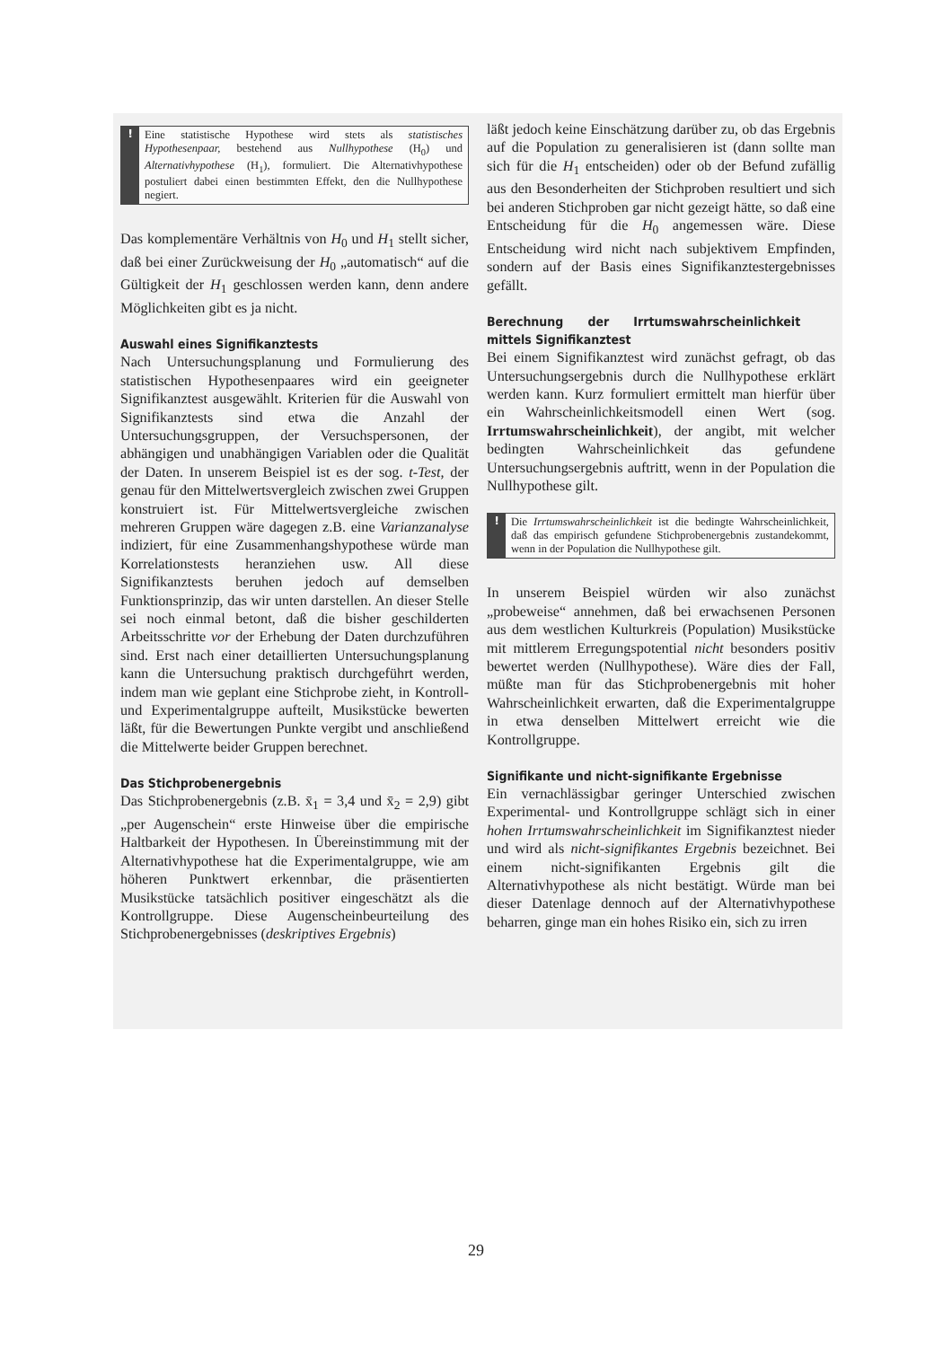! Eine statistische Hypothese wird stets als statistisches Hypothesenpaar, bestehend aus Nullhypothese (H<sub>0</sub>) und Alternativhypothese (H<sub>1</sub>), formuliert. Die Alternativhypothese postuliert dabei einen bestimmten Effekt, den die Nullhypothese negiert.
Das komplementäre Verhältnis von H<sub>0</sub> und H<sub>1</sub> stellt sicher, daß bei einer Zurückweisung der H<sub>0</sub> „automatisch“ auf die Gültigkeit der H<sub>1</sub> geschlossen werden kann, denn andere Möglichkeiten gibt es ja nicht.
Auswahl eines Signifikanztests
Nach Untersuchungsplanung und Formulierung des statistischen Hypothesenpaares wird ein geeigneter Signifikanztest ausgewählt. Kriterien für die Auswahl von Signifikanztests sind etwa die Anzahl der Untersuchungsgruppen, der Versuchspersonen, der abhängigen und unabhängigen Variablen oder die Qualität der Daten. In unserem Beispiel ist es der sog. t-Test, der genau für den Mittelwertsvergleich zwischen zwei Gruppen konstruiert ist. Für Mittelwertsvergleiche zwischen mehreren Gruppen wäre dagegen z.B. eine Varianzanalyse indiziert, für eine Zusammenhangshypothese würde man Korrelationstests heranziehen usw. All diese Signifikanztests beruhen jedoch auf demselben Funktionsprinzip, das wir unten darstellen. An dieser Stelle sei noch einmal betont, daß die bisher geschilderten Arbeitsschritte vor der Erhebung der Daten durchzuführen sind. Erst nach einer detaillierten Untersuchungsplanung kann die Untersuchung praktisch durchgeführt werden, indem man wie geplant eine Stichprobe zieht, in Kontroll- und Experimentalgruppe aufteilt, Musikstücke bewerten läßt, für die Bewertungen Punkte vergibt und anschließend die Mittelwerte beider Gruppen berechnet.
Das Stichprobenergebnis
Das Stichprobenergebnis (z.B. x̄<sub>1</sub> = 3,4 und x̄<sub>2</sub> = 2,9) gibt „per Augenschein“ erste Hinweise über die empirische Haltbarkeit der Hypothesen. In Übereinstimmung mit der Alternativhypothese hat die Experimentalgruppe, wie am höheren Punktwert erkennbar, die präsentierten Musikstücke tatsächlich positiver eingeschätzt als die Kontrollgruppe. Diese Augenscheinbeurteilung des Stichprobenergebnisses (deskriptives Ergebnis)
läßt jedoch keine Einschätzung darüber zu, ob das Ergebnis auf die Population zu generalisieren ist (dann sollte man sich für die H<sub>1</sub> entscheiden) oder ob der Befund zufällig aus den Besonderheiten der Stichproben resultiert und sich bei anderen Stichproben gar nicht gezeigt hätte, so daß eine Entscheidung für die H<sub>0</sub> angemessen wäre. Diese Entscheidung wird nicht nach subjektivem Empfinden, sondern auf der Basis eines Signifikanztestergebnisses gefällt.
Berechnung der Irrtumswahrscheinlichkeit mittels Signifikanztest
Bei einem Signifikanztest wird zunächst gefragt, ob das Untersuchungsergebnis durch die Nullhypothese erklärt werden kann. Kurz formuliert ermittelt man hierfür über ein Wahrscheinlichkeitsmodell einen Wert (sog. Irrtumswahrscheinlichkeit), der angibt, mit welcher bedingten Wahrscheinlichkeit das gefundene Untersuchungsergebnis auftritt, wenn in der Population die Nullhypothese gilt.
! Die Irrtumswahrscheinlichkeit ist die bedingte Wahrscheinlichkeit, daß das empirisch gefundene Stichprobenergebnis zustandekommt, wenn in der Population die Nullhypothese gilt.
In unserem Beispiel würden wir also zunächst „probeweise“ annehmen, daß bei erwachsenen Personen aus dem westlichen Kulturkreis (Population) Musikstücke mit mittlerem Erregungspotential nicht besonders positiv bewertet werden (Nullhypothese). Wäre dies der Fall, müßte man für das Stichprobenergebnis mit hoher Wahrscheinlichkeit erwarten, daß die Experimentalgruppe in etwa denselben Mittelwert erreicht wie die Kontrollgruppe.
Signifikante und nicht-signifikante Ergebnisse
Ein vernachlässigbar geringer Unterschied zwischen Experimental- und Kontrollgruppe schlägt sich in einer hohen Irrtumswahrscheinlichkeit im Signifikanztest nieder und wird als nicht-signifikantes Ergebnis bezeichnet. Bei einem nicht-signifikanten Ergebnis gilt die Alternativhypothese als nicht bestätigt. Würde man bei dieser Datenlage dennoch auf der Alternativhypothese beharren, ginge man ein hohes Risiko ein, sich zu irren
29